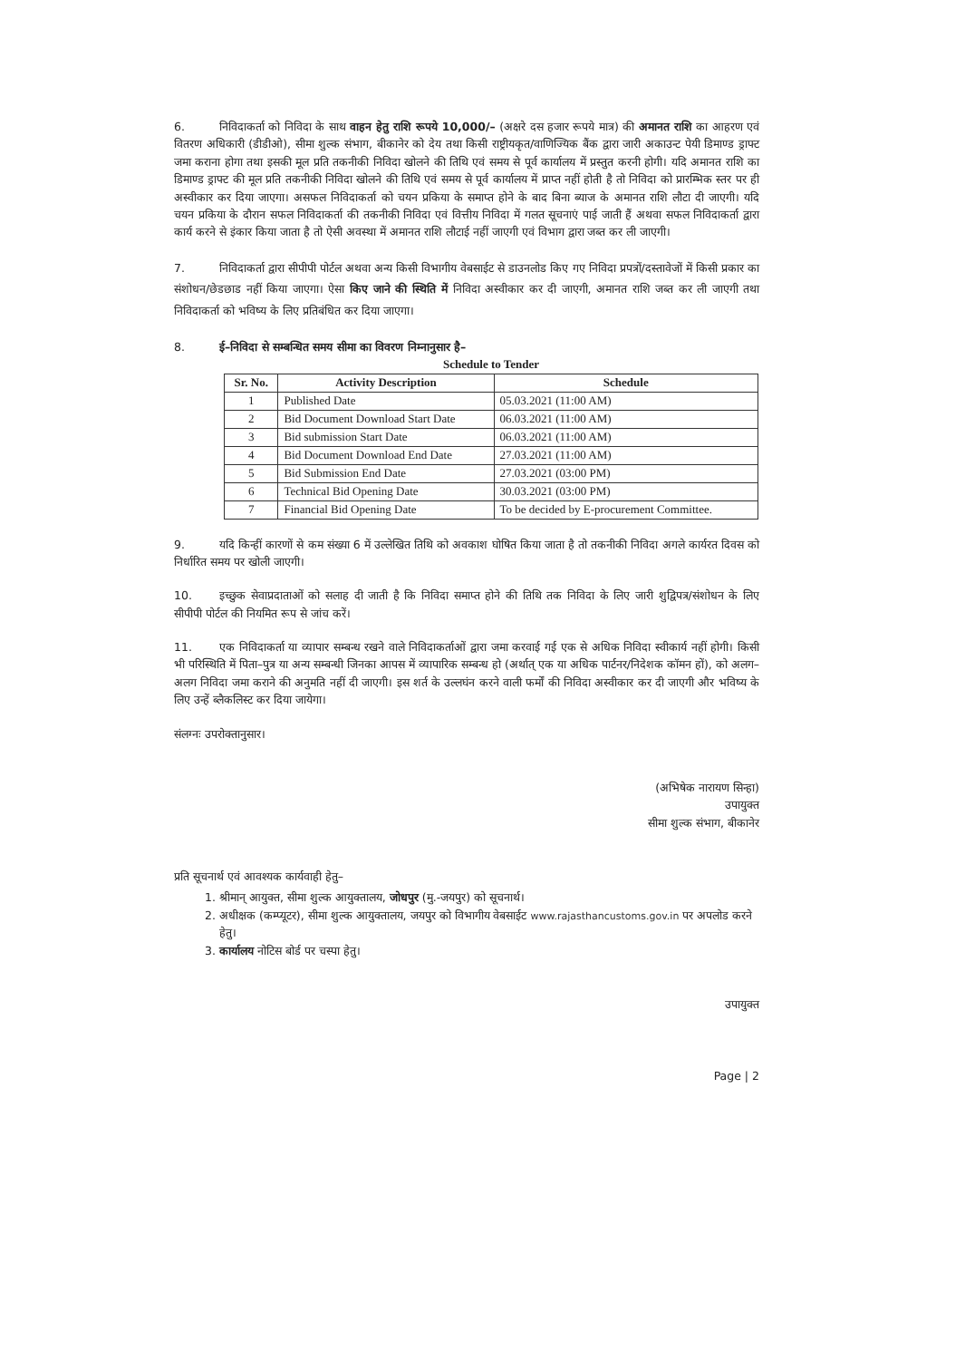6. निविदाकर्ता को निविदा के साथ वाहन हेतु राशि रूपये 10,000/– (अक्षरे दस हजार रूपये मात्र) की अमानत राशि का आहरण एवं वितरण अधिकारी (डीडीओ), सीमा शुल्क संभाग, बीकानेर को देय तथा किसी राष्ट्रीयकृत/वाणिज्यिक बैंक द्वारा जारी अकाउन्ट पेयी डिमाण्ड ड्राफ्ट जमा कराना होगा तथा इसकी मूल प्रति तकनीकी निविदा खोलने की तिथि एवं समय से पूर्व कार्यालय में प्रस्तुत करनी होगी। यदि अमानत राशि का डिमाण्ड ड्राफ्ट की मूल प्रति तकनीकी निविदा खोलने की तिथि एवं समय से पूर्व कार्यालय में प्राप्त नहीं होती है तो निविदा को प्रारम्भिक स्तर पर ही अस्वीकार कर दिया जाएगा। असफल निविदाकर्ता को चयन प्रकिया के समाप्त होने के बाद बिना ब्याज के अमानत राशि लौटा दी जाएगी। यदि चयन प्रकिया के दौरान सफल निविदाकर्ता की तकनीकी निविदा एवं वित्तीय निविदा में गलत सूचनाएं पाई जाती हैं अथवा सफल निविदाकर्ता द्वारा कार्य करने से इंकार किया जाता है तो ऐसी अवस्था में अमानत राशि लौटाई नहीं जाएगी एवं विभाग द्वारा जब्त कर ली जाएगी।
7. निविदाकर्ता द्वारा सीपीपी पोर्टल अथवा अन्य किसी विभागीय वेबसाईट से डाउनलोड किए गए निविदा प्रपत्रों/दस्तावेजों में किसी प्रकार का संशोधन/छेडछाड नहीं किया जाएगा। ऐसा किए जाने की स्थिति में निविदा अस्वीकार कर दी जाएगी, अमानत राशि जब्त कर ली जाएगी तथा निविदाकर्ता को भविष्य के लिए प्रतिबंधित कर दिया जाएगा।
8. ई–निविदा से सम्बन्धित समय सीमा का विवरण निम्नानुसार है–
Schedule to Tender
| Sr. No. | Activity Description | Schedule |
| --- | --- | --- |
| 1 | Published Date | 05.03.2021 (11:00 AM) |
| 2 | Bid Document Download Start Date | 06.03.2021 (11:00 AM) |
| 3 | Bid submission Start Date | 06.03.2021 (11:00 AM) |
| 4 | Bid Document Download End Date | 27.03.2021 (11:00 AM) |
| 5 | Bid Submission End Date | 27.03.2021 (03:00 PM) |
| 6 | Technical Bid Opening Date | 30.03.2021 (03:00 PM) |
| 7 | Financial Bid Opening Date | To be decided by E-procurement Committee. |
9. यदि किन्हीं कारणों से कम संख्या 6 में उल्लेखित तिथि को अवकाश घोषित किया जाता है तो तकनीकी निविदा अगले कार्यरत दिवस को निर्धारित समय पर खोली जाएगी।
10. इच्छुक सेवाप्रदाताओं को सलाह दी जाती है कि निविदा समाप्त होने की तिथि तक निविदा के लिए जारी शुद्विपत्र/संशोधन के लिए सीपीपी पोर्टल की नियमित रूप से जांच करें।
11. एक निविदाकर्ता या व्यापार सम्बन्ध रखने वाले निविदाकर्ताओं द्वारा जमा करवाई गई एक से अधिक निविदा स्वीकार्य नहीं होगी। किसी भी परिस्थिति में पिता–पुत्र या अन्य सम्बन्धी जिनका आपस में व्यापारिक सम्बन्ध हो (अर्थात् एक या अधिक पार्टनर/निदेशक कॉमन हों), को अलग–अलग निविदा जमा कराने की अनुमति नहीं दी जाएगी। इस शर्त के उल्लघंन करने वाली फर्मों की निविदा अस्वीकार कर दी जाएगी और भविष्य के लिए उन्हें ब्लैकलिस्ट कर दिया जायेगा।
संलग्नः उपरोक्तानुसार।
(अभिषेक नारायण सिन्हा)
उपायुक्त
सीमा शुल्क संभाग, बीकानेर
प्रति सूचनार्थ एवं आवश्यक कार्यवाही हेतु–
1. श्रीमान् आयुक्त, सीमा शुल्क आयुक्तालय, जोधपुर (मु.-जयपुर) को सूचनार्थ।
2. अधीक्षक (कम्प्यूटर), सीमा शुल्क आयुक्तालय, जयपुर को विभागीय वेबसाईट www.rajasthancustoms.gov.in पर अपलोड करने हेतु।
3. कार्यालय नोटिस बोर्ड पर चस्पा हेतु।
उपायुक्त
Page | 2